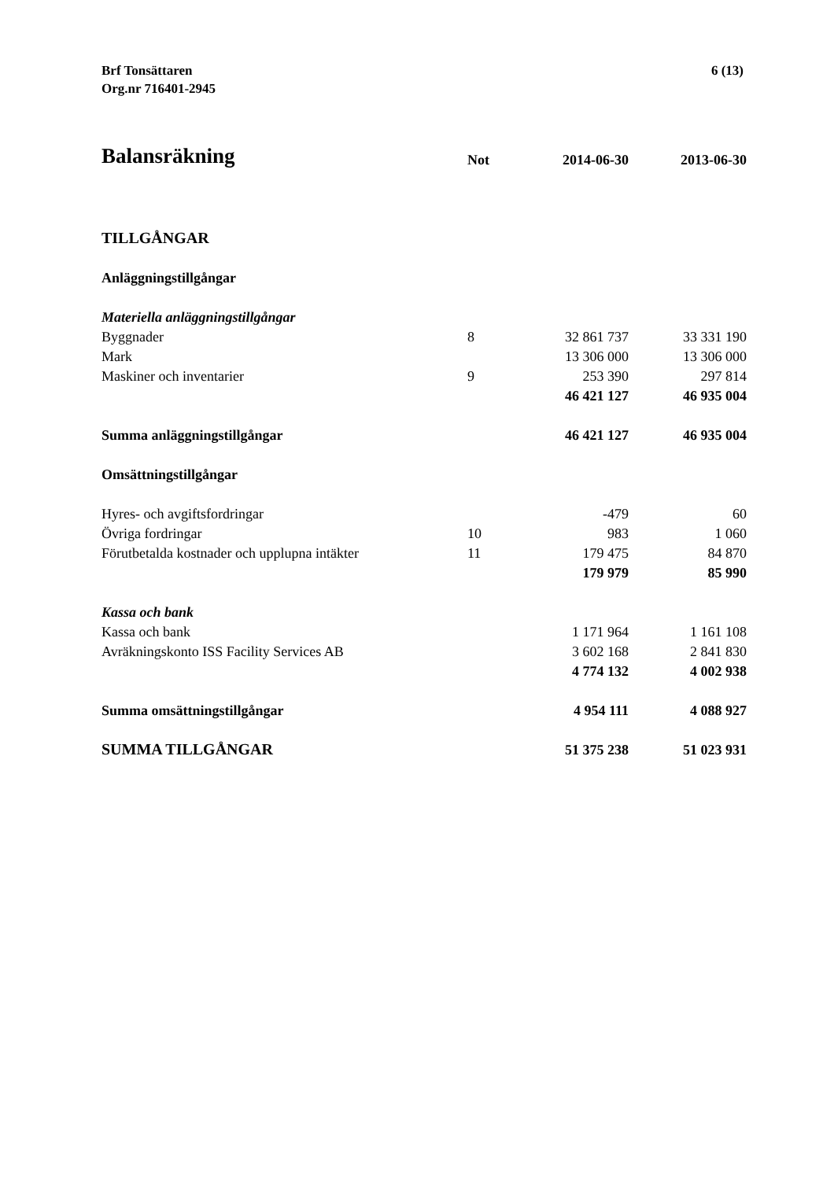Brf Tonsättaren
Org.nr 716401-2945
6 (13)
| Balansräkning | Not | 2014-06-30 | 2013-06-30 |
| --- | --- | --- | --- |
| TILLGÅNGAR | | | |
| Anläggningstillgångar | | | |
| Materiella anläggningstillgångar | | | |
| Byggnader | 8 | 32 861 737 | 33 331 190 |
| Mark | | 13 306 000 | 13 306 000 |
| Maskiner och inventarier | 9 | 253 390 | 297 814 |
| | | 46 421 127 | 46 935 004 |
| Summa anläggningstillgångar | | 46 421 127 | 46 935 004 |
| Omsättningstillgångar | | | |
| Hyres- och avgiftsfordringar | | -479 | 60 |
| Övriga fordringar | 10 | 983 | 1 060 |
| Förutbetalda kostnader och upplupna intäkter | 11 | 179 475 | 84 870 |
| | | 179 979 | 85 990 |
| Kassa och bank | | | |
| Kassa och bank | | 1 171 964 | 1 161 108 |
| Avräkningskonto ISS Facility Services AB | | 3 602 168 | 2 841 830 |
| | | 4 774 132 | 4 002 938 |
| Summa omsättningstillgångar | | 4 954 111 | 4 088 927 |
| SUMMA TILLGÅNGAR | | 51 375 238 | 51 023 931 |